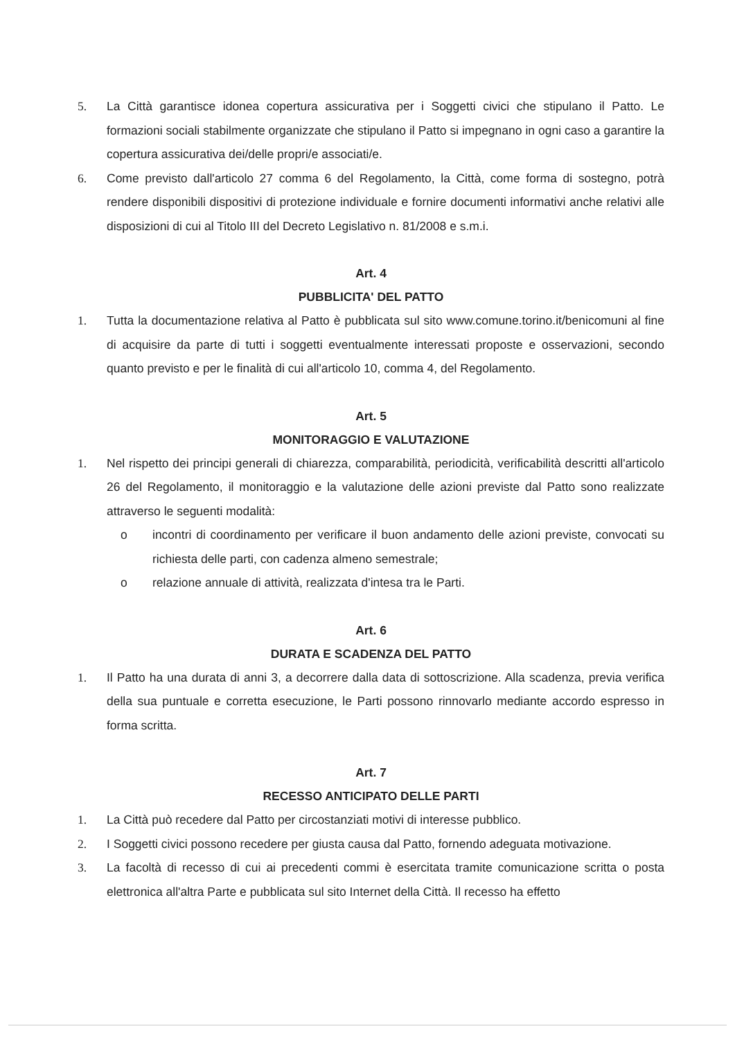5. La Città garantisce idonea copertura assicurativa per i Soggetti civici che stipulano il Patto. Le formazioni sociali stabilmente organizzate che stipulano il Patto si impegnano in ogni caso a garantire la copertura assicurativa dei/delle propri/e associati/e.
6. Come previsto dall'articolo 27 comma 6 del Regolamento, la Città, come forma di sostegno, potrà rendere disponibili dispositivi di protezione individuale e fornire documenti informativi anche relativi alle disposizioni di cui al Titolo III del Decreto Legislativo n. 81/2008 e s.m.i.
Art. 4
PUBBLICITA' DEL PATTO
1. Tutta la documentazione relativa al Patto è pubblicata sul sito www.comune.torino.it/benicomuni al fine di acquisire da parte di tutti i soggetti eventualmente interessati proposte e osservazioni, secondo quanto previsto e per le finalità di cui all'articolo 10, comma 4, del Regolamento.
Art. 5
MONITORAGGIO E VALUTAZIONE
1. Nel rispetto dei principi generali di chiarezza, comparabilità, periodicità, verificabilità descritti all'articolo 26 del Regolamento, il monitoraggio e la valutazione delle azioni previste dal Patto sono realizzate attraverso le seguenti modalità:
o incontri di coordinamento per verificare il buon andamento delle azioni previste, convocati su richiesta delle parti, con cadenza almeno semestrale;
o relazione annuale di attività, realizzata d'intesa tra le Parti.
Art. 6
DURATA E SCADENZA DEL PATTO
1. Il Patto ha una durata di anni 3, a decorrere dalla data di sottoscrizione. Alla scadenza, previa verifica della sua puntuale e corretta esecuzione, le Parti possono rinnovarlo mediante accordo espresso in forma scritta.
Art. 7
RECESSO ANTICIPATO DELLE PARTI
1. La Città può recedere dal Patto per circostanziati motivi di interesse pubblico.
2. I Soggetti civici possono recedere per giusta causa dal Patto, fornendo adeguata motivazione.
3. La facoltà di recesso di cui ai precedenti commi è esercitata tramite comunicazione scritta o posta elettronica all'altra Parte e pubblicata sul sito Internet della Città. Il recesso ha effetto